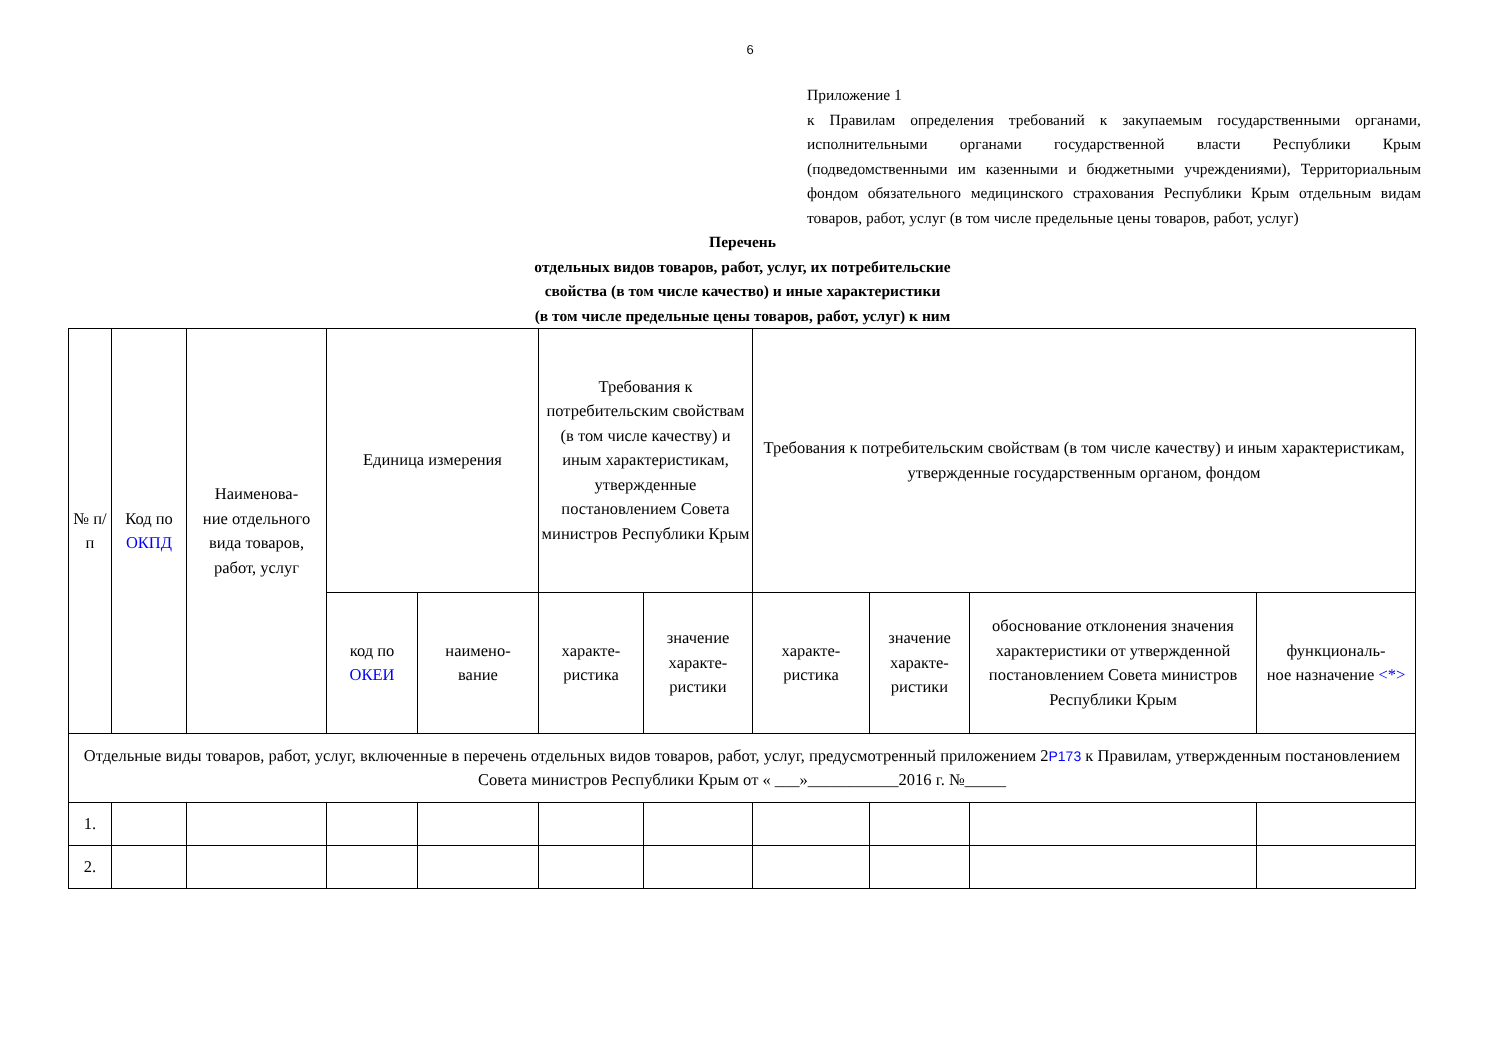6
Приложение 1
к Правилам определения требований к закупаемым государственными органами, исполнительными органами государственной власти Республики Крым (подведомственными им казенными и бюджетными учреждениями), Территориальным фондом обязательного медицинского страхования Республики Крым отдельным видам товаров, работ, услуг (в том числе предельные цены товаров, работ, услуг)
Перечень
отдельных видов товаров, работ, услуг, их потребительские
свойства (в том числе качество) и иные характеристики
(в том числе предельные цены товаров, работ, услуг) к ним
| № п/п | Код по ОКПД | Наименова- ние отдельного вида товаров, работ, услуг | Единица измерения | | Требования к потребительским свойствам (в том числе качеству) и иным характеристикам, утвержденные постановлением Совета министров Республики Крым | | Требования к потребительским свойствам (в том числе качеству) и иным характеристикам, утвержденные государственным органом, фондом | | | |
| | | | код по ОКЕИ | наимено- вание | характе- ристика | значение характе- ристики | характе- ристика | значение характе- ристики | обоснование отклонения значения характеристики от утвержденной постановлением Совета министров Республики Крым | функциональ- ное назначение <*> |
| Отдельные виды товаров, работ, услуг, включенные в перечень отдельных видов товаров, работ, услуг, предусмотренный приложением 2 P173 к Правилам, утвержденным постановлением Совета министров Республики Крым от « ___»___________2016 г. №_____ | | | | | | | | | | |
| 1. | | | | | | | | | | |
| 2. | | | | | | | | | | |